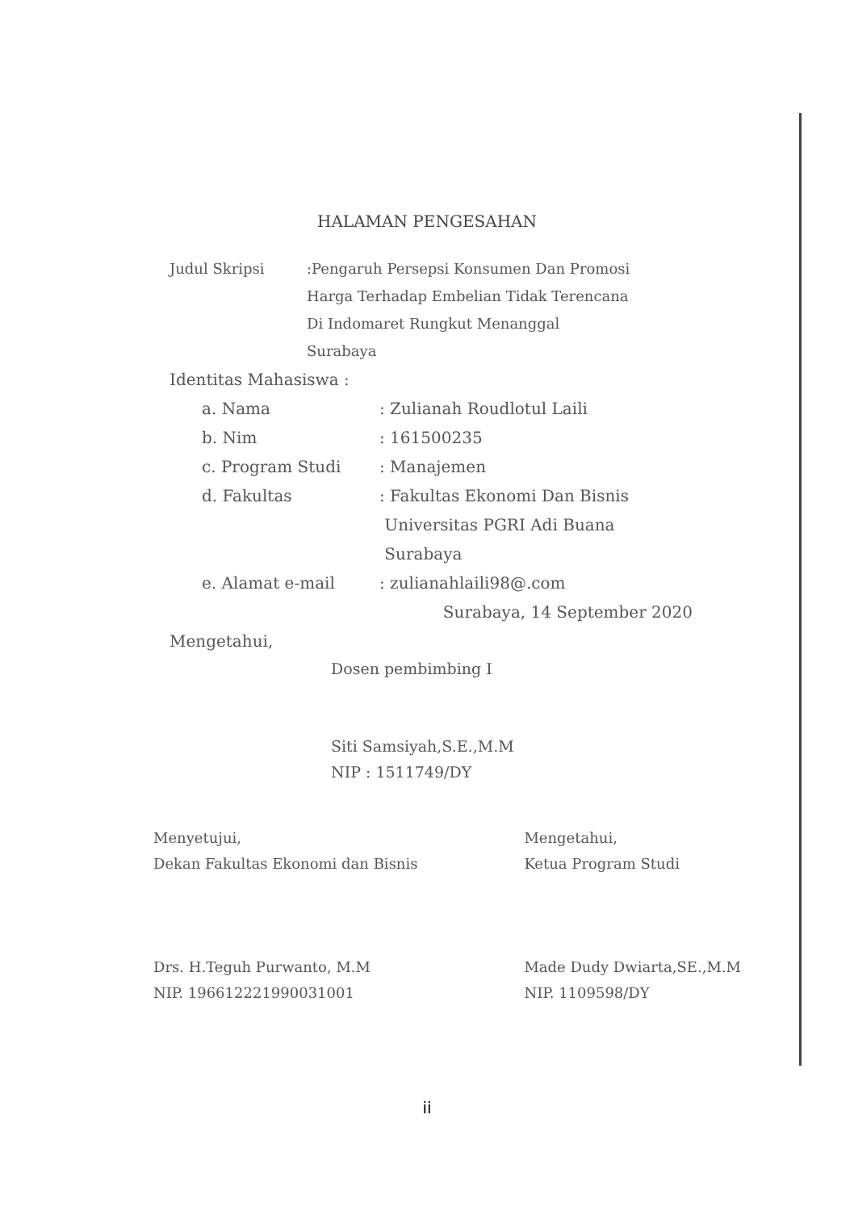HALAMAN PENGESAHAN
Judul Skripsi :Pengaruh Persepsi Konsumen Dan Promosi
Harga Terhadap Embelian Tidak Terencana
Di Indomaret Rungkut Menanggal
Surabaya
Identitas Mahasiswa :
a. Nama : Zulianah Roudlotul Laili
b. Nim : 161500235
c. Program Studi : Manajemen
d. Fakultas : Fakultas Ekonomi Dan Bisnis
Universitas PGRI Adi Buana
Surabaya
e. Alamat e-mail : zulianahlaili98@.com
Surabaya, 14 September 2020
Mengetahui,
Dosen pembimbing I
Siti Samsiyah,S.E.,M.M
NIP : 1511749/DY
Menyetujui,
Dekan Fakultas Ekonomi dan Bisnis
Drs. H.Teguh Purwanto, M.M
NIP. 196612221990031001
Mengetahui,
Ketua Program Studi
Made Dudy Dwiarta,SE.,M.M
NIP. 1109598/DY
ii